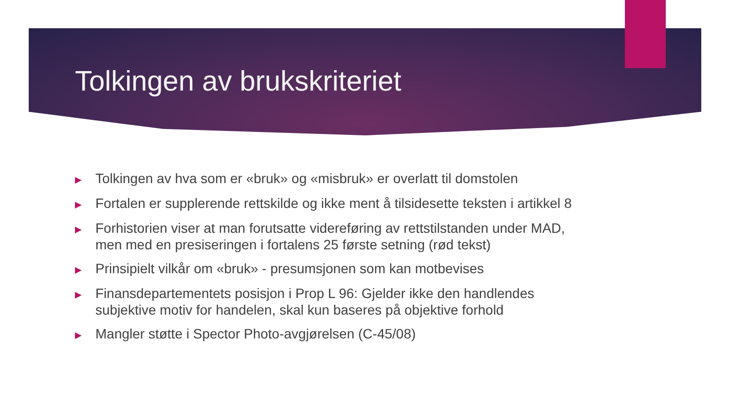Tolkingen av brukskriteriet
▶ Tolkingen av hva som er «bruk» og «misbruk» er overlatt til domstolen
▶ Fortalen er supplerende rettskilde og ikke ment å tilsidesette teksten i artikkel 8
▶ Forhistorien viser at man forutsatte videreføring av rettstilstanden under MAD, men med en presiseringen i fortalens 25 første setning (rød tekst)
▶ Prinsipielt vilkår om «bruk» - presumsjonen som kan motbevises
▶ Finansdepartementets posisjon i Prop L 96: Gjelder ikke den handlendes subjektive motiv for handelen, skal kun baseres på objektive forhold
▶ Mangler støtte i Spector Photo-avgjørelsen (C-45/08)